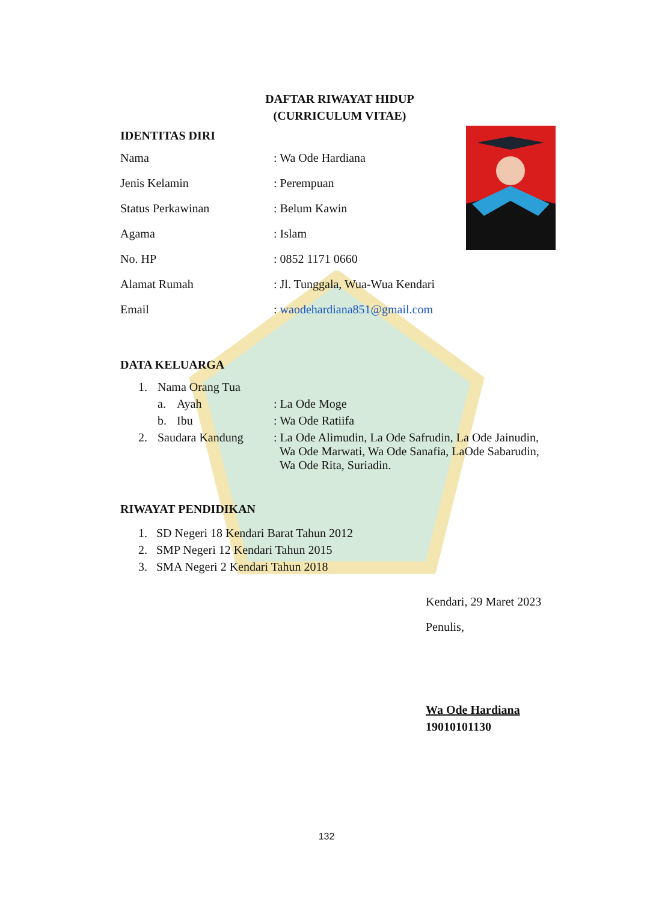DAFTAR RIWAYAT HIDUP
(CURRICULUM VITAE)
IDENTITAS DIRI
| Nama | : Wa Ode Hardiana |
| Jenis Kelamin | : Perempuan |
| Status Perkawinan | : Belum Kawin |
| Agama | : Islam |
| No. HP | : 0852 1171 0660 |
| Alamat Rumah | : Jl. Tunggala, Wua-Wua Kendari |
| Email | : waodehardiana851@gmail.com |
DATA KELUARGA
| 1. | Nama Orang Tua | | |
| | a. | Ayah | : La Ode Moge |
| | b. | Ibu | : Wa Ode Ratiifa |
| 2. | Saudara Kandung | | : La Ode Alimudin, La Ode Safrudin, La Ode Jainudin, Wa Ode Marwati, Wa Ode Sanafia, LaOde Sabarudin, Wa Ode Rita, Suriadin. |
RIWAYAT PENDIDIKAN
1. SD Negeri 18 Kendari Barat Tahun 2012
2. SMP Negeri 12 Kendari Tahun 2015
3. SMA Negeri 2 Kendari Tahun 2018
Kendari, 29 Maret 2023
Penulis,
Wa Ode Hardiana
19010101130
132